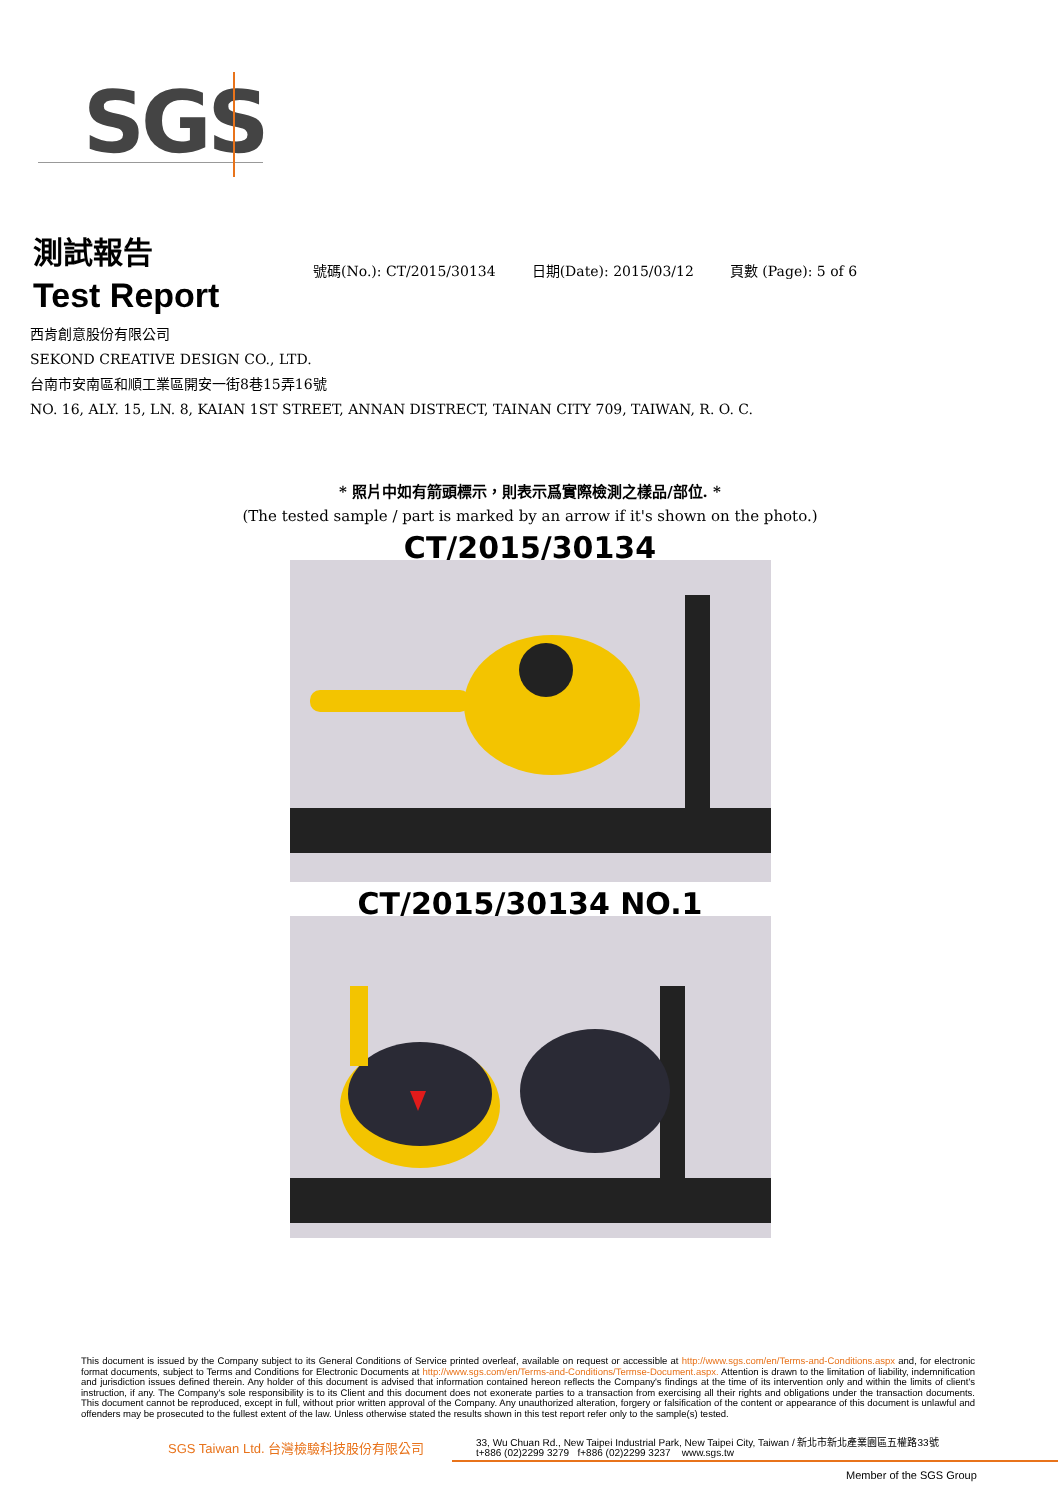SGS
測試報告
Test Report
號碼(No.): CT/2015/30134 日期(Date): 2015/03/12 頁數 (Page): 5 of 6
西肯創意股份有限公司
SEKOND CREATIVE DESIGN CO., LTD.
台南市安南區和順工業區開安一街8巷15弄16號
NO. 16, ALY. 15, LN. 8, KAIAN 1ST STREET, ANNAN DISTRECT, TAINAN CITY 709, TAIWAN, R. O. C.
* 照片中如有箭頭標示，則表示爲實際檢測之樣品/部位. *
(The tested sample / part is marked by an arrow if it's shown on the photo.)
CT/2015/30134
CT/2015/30134 NO.1
This document is issued by the Company subject to its General Conditions of Service printed overleaf, available on request or accessible at http://www.sgs.com/en/Terms-and-Conditions.aspx and, for electronic format documents, subject to Terms and Conditions for Electronic Documents at http://www.sgs.com/en/Terms-and-Conditions/Termse-Document.aspx. Attention is drawn to the limitation of liability, indemnification and jurisdiction issues defined therein. Any holder of this document is advised that information contained hereon reflects the Company's findings at the time of its intervention only and within the limits of client's instruction, if any. The Company's sole responsibility is to its Client and this document does not exonerate parties to a transaction from exercising all their rights and obligations under the transaction documents. This document cannot be reproduced, except in full, without prior written approval of the Company. Any unauthorized alteration, forgery or falsification of the content or appearance of this document is unlawful and offenders may be prosecuted to the fullest extent of the law. Unless otherwise stated the results shown in this test report refer only to the sample(s) tested.
SGS Taiwan Ltd. 台灣檢驗科技股份有限公司
33, Wu Chuan Rd., New Taipei Industrial Park, New Taipei City, Taiwan / 新北市新北產業園區五權路33號
t+886 (02)2299 3279 f+886 (02)2299 3237 www.sgs.tw
Member of the SGS Group